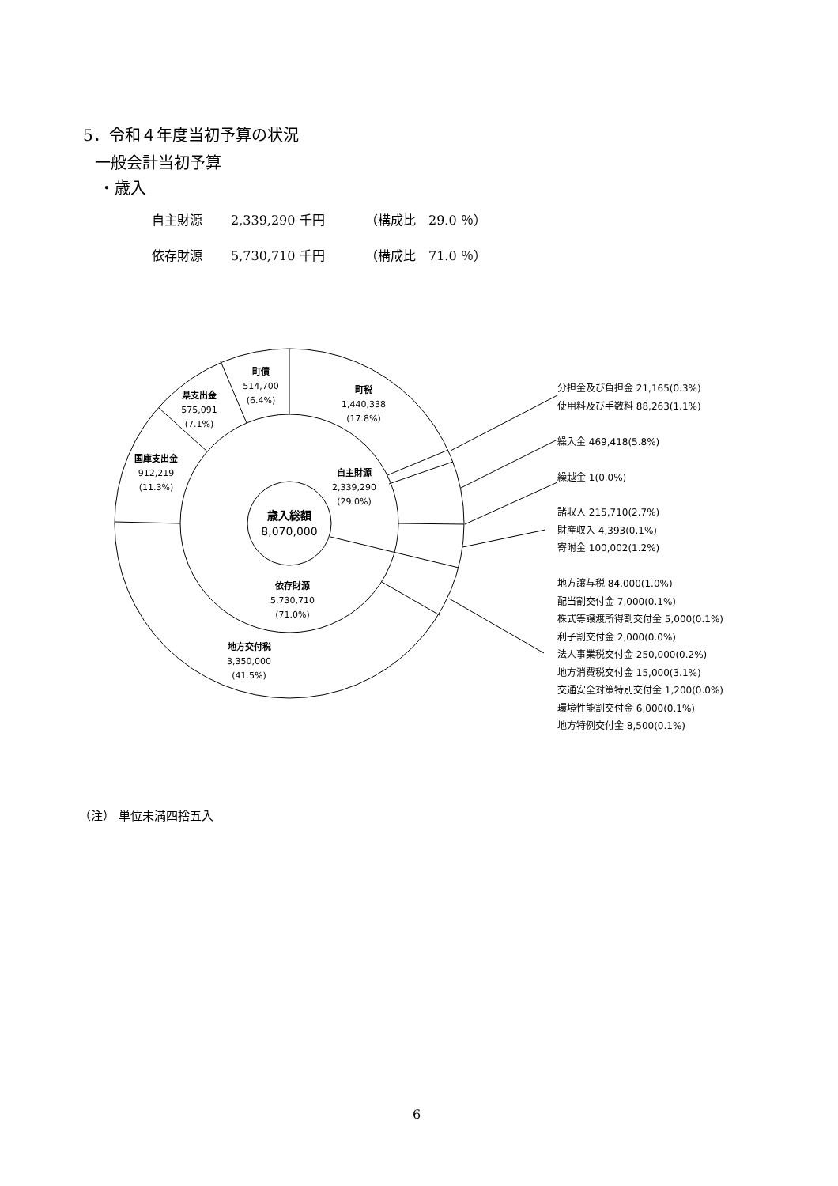5．令和４年度当初予算の状況
一般会計当初予算
・歳入
自主財源 2,339,290 千円 （構成比　29.0 ％）
依存財源 5,730,710 千円 （構成比　71.0 ％）
町債
514,700
(6.4%)
県支出金
575,091
(7.1%)
国庫支出金
912,219
(11.3%)
町税
1,440,338
(17.8%)
自主財源
2,339,290
(29.0%)
歳入総額
8,070,000
依存財源
5,730,710
(71.0%)
地方交付税
3,350,000
(41.5%)
分担金及び負担金 21,165(0.3%)
使用料及び手数料 88,263(1.1%)
繰入金 469,418(5.8%)
繰越金 1(0.0%)
諸収入 215,710(2.7%)
財産収入 4,393(0.1%)
寄附金 100,002(1.2%)
地方譲与税 84,000(1.0%)
配当割交付金 7,000(0.1%)
株式等譲渡所得割交付金 5,000(0.1%)
利子割交付金 2,000(0.0%)
法人事業税交付金 250,000(0.2%)
地方消費税交付金 15,000(3.1%)
交通安全対策特別交付金 1,200(0.0%)
環境性能割交付金 6,000(0.1%)
地方特例交付金 8,500(0.1%)
（注） 単位未満四捨五入
6